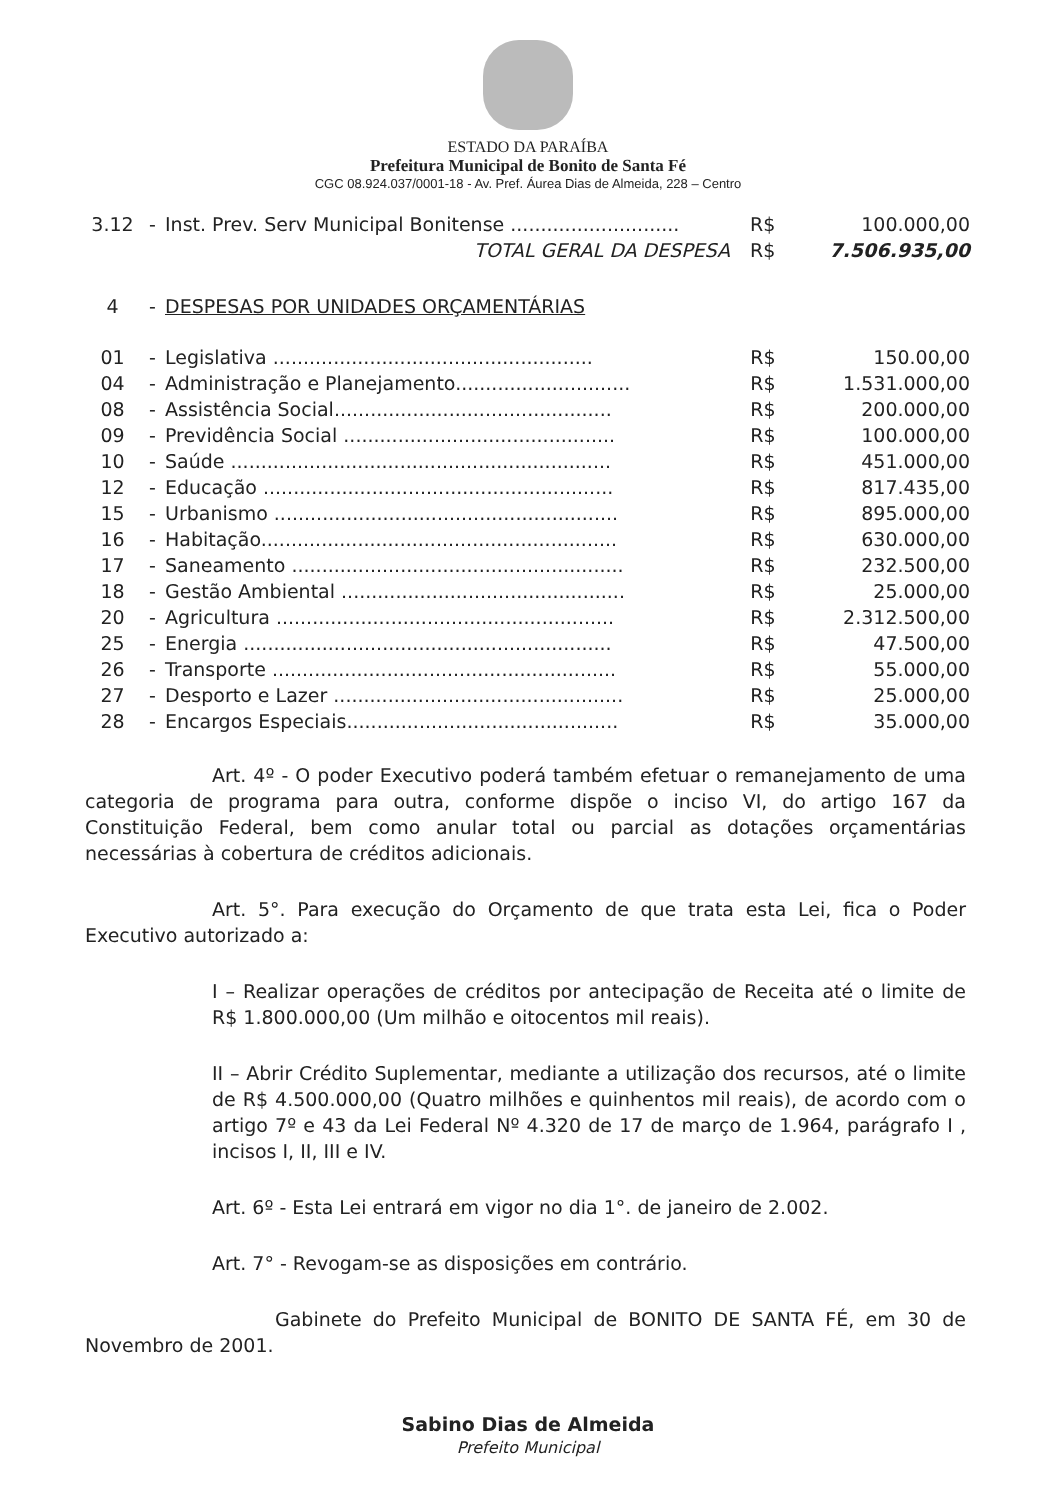ESTADO DA PARAÍBA
Prefeitura Municipal de Bonito de Santa Fé
CGC 08.924.037/0001-18 - Av. Pref. Áurea Dias de Almeida, 228 – Centro
| 3.12 | - | Inst. Prev. Serv Municipal Bonitense ............................ | R$ | 100.000,00 |
| | | TOTAL GERAL DA DESPESA | R$ | 7.506.935,00 |
| 4 | - | DESPESAS POR UNIDADES ORÇAMENTÁRIAS |
| 01 | - | Legislativa ..................................................... | R$ | 150.00,00 |
| 04 | - | Administração e Planejamento............................. | R$ | 1.531.000,00 |
| 08 | - | Assistência Social.............................................. | R$ | 200.000,00 |
| 09 | - | Previdência Social ............................................. | R$ | 100.000,00 |
| 10 | - | Saúde ............................................................... | R$ | 451.000,00 |
| 12 | - | Educação .......................................................... | R$ | 817.435,00 |
| 15 | - | Urbanismo ......................................................... | R$ | 895.000,00 |
| 16 | - | Habitação........................................................... | R$ | 630.000,00 |
| 17 | - | Saneamento ....................................................... | R$ | 232.500,00 |
| 18 | - | Gestão Ambiental ............................................... | R$ | 25.000,00 |
| 20 | - | Agricultura ........................................................ | R$ | 2.312.500,00 |
| 25 | - | Energia ............................................................. | R$ | 47.500,00 |
| 26 | - | Transporte ......................................................... | R$ | 55.000,00 |
| 27 | - | Desporto e Lazer ................................................ | R$ | 25.000,00 |
| 28 | - | Encargos Especiais............................................. | R$ | 35.000,00 |
Art. 4º - O poder Executivo poderá também efetuar o remanejamento de uma categoria de programa para outra, conforme dispõe o inciso VI, do artigo 167 da Constituição Federal, bem como anular total ou parcial as dotações orçamentárias necessárias à cobertura de créditos adicionais.
Art. 5°. Para execução do Orçamento de que trata esta Lei, fica o Poder Executivo autorizado a:
I – Realizar operações de créditos por antecipação de Receita até o limite de R$ 1.800.000,00 (Um milhão e oitocentos mil reais).
II – Abrir Crédito Suplementar, mediante a utilização dos recursos, até o limite de R$ 4.500.000,00 (Quatro milhões e quinhentos mil reais), de acordo com o artigo 7º e 43 da Lei Federal Nº 4.320 de 17 de março de 1.964, parágrafo I , incisos I, II, III e IV.
Art. 6º - Esta Lei entrará em vigor no dia 1°. de janeiro de 2.002.
Art. 7° - Revogam-se as disposições em contrário.
Gabinete do Prefeito Municipal de BONITO DE SANTA FÉ, em 30 de Novembro de 2001.
Sabino Dias de Almeida
Prefeito Municipal